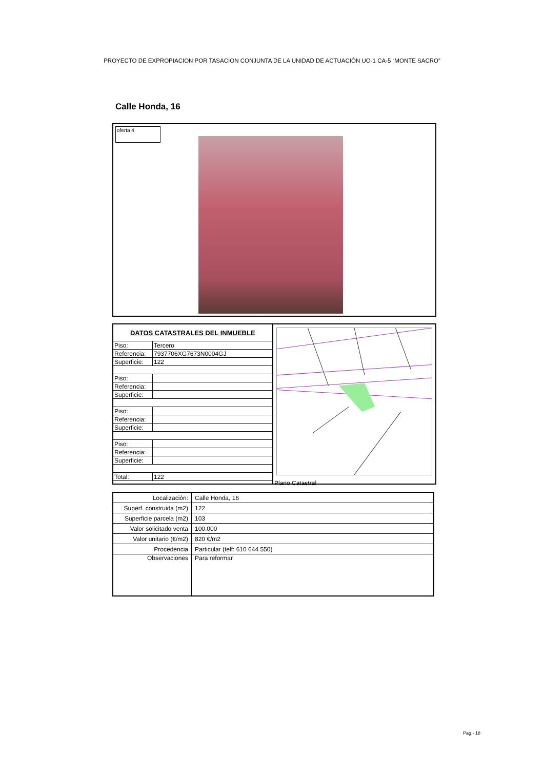PROYECTO DE EXPROPIACION POR TASACION CONJUNTA DE LA UNIDAD DE ACTUACIÓN UO-1 CA-5 “MONTE SACRO”
Calle Honda, 16
oferta 4
| DATOS CATASTRALES DEL INMUEBLE | |
| --- | --- |
| Piso: | Tercero |
| Referencia: | 7937706XG7673N0004GJ |
| Superficie: | 122 |
| Piso: | |
| Referencia: | |
| Superficie: | |
| Piso: | |
| Referencia: | |
| Superficie: | |
| Piso: | |
| Referencia: | |
| Superficie: | |
| Total: | 122 |
Plano Catastral
| Localización: | Calle Honda, 16 |
| Superf. construida (m2) | 122 |
| Superficie parcela (m2) | 103 |
| Valor solicitado venta | 100.000 |
| Valor unitario (€/m2) | 820 €/m2 |
| Procedencia | Particular (telf: 610 644 550) |
| Observaciones | Para reformar |
Pag.- 18